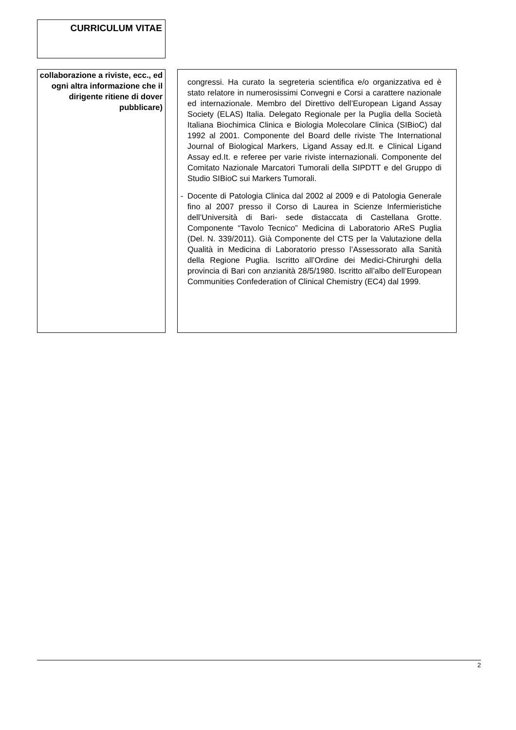CURRICULUM VITAE
collaborazione a riviste, ecc., ed ogni altra informazione che il dirigente ritiene di dover pubblicare)
congressi. Ha curato la segreteria scientifica e/o organizzativa ed è stato relatore in numerosissimi Convegni e Corsi a carattere nazionale ed internazionale. Membro del Direttivo dell’European Ligand Assay Society (ELAS) Italia. Delegato Regionale per la Puglia della Società Italiana Biochimica Clinica e Biologia Molecolare Clinica (SIBioC) dal 1992 al 2001. Componente del Board delle riviste The International Journal of Biological Markers, Ligand Assay ed.It. e Clinical Ligand Assay ed.It. e referee per varie riviste internazionali. Componente del Comitato Nazionale Marcatori Tumorali della SIPDTT e del Gruppo di Studio SIBioC sui Markers Tumorali.
- Docente di Patologia Clinica dal 2002 al 2009 e di Patologia Generale fino al 2007 presso il Corso di Laurea in Scienze Infermieristiche dell’Università di Bari- sede distaccata di Castellana Grotte. Componente “Tavolo Tecnico” Medicina di Laboratorio AReS Puglia (Del. N. 339/2011). Già Componente del CTS per la Valutazione della Qualità in Medicina di Laboratorio presso l’Assessorato alla Sanità della Regione Puglia. Iscritto all’Ordine dei Medici-Chirurghi della provincia di Bari con anzianità 28/5/1980. Iscritto all’albo dell’European Communities Confederation of Clinical Chemistry (EC4) dal 1999.
2